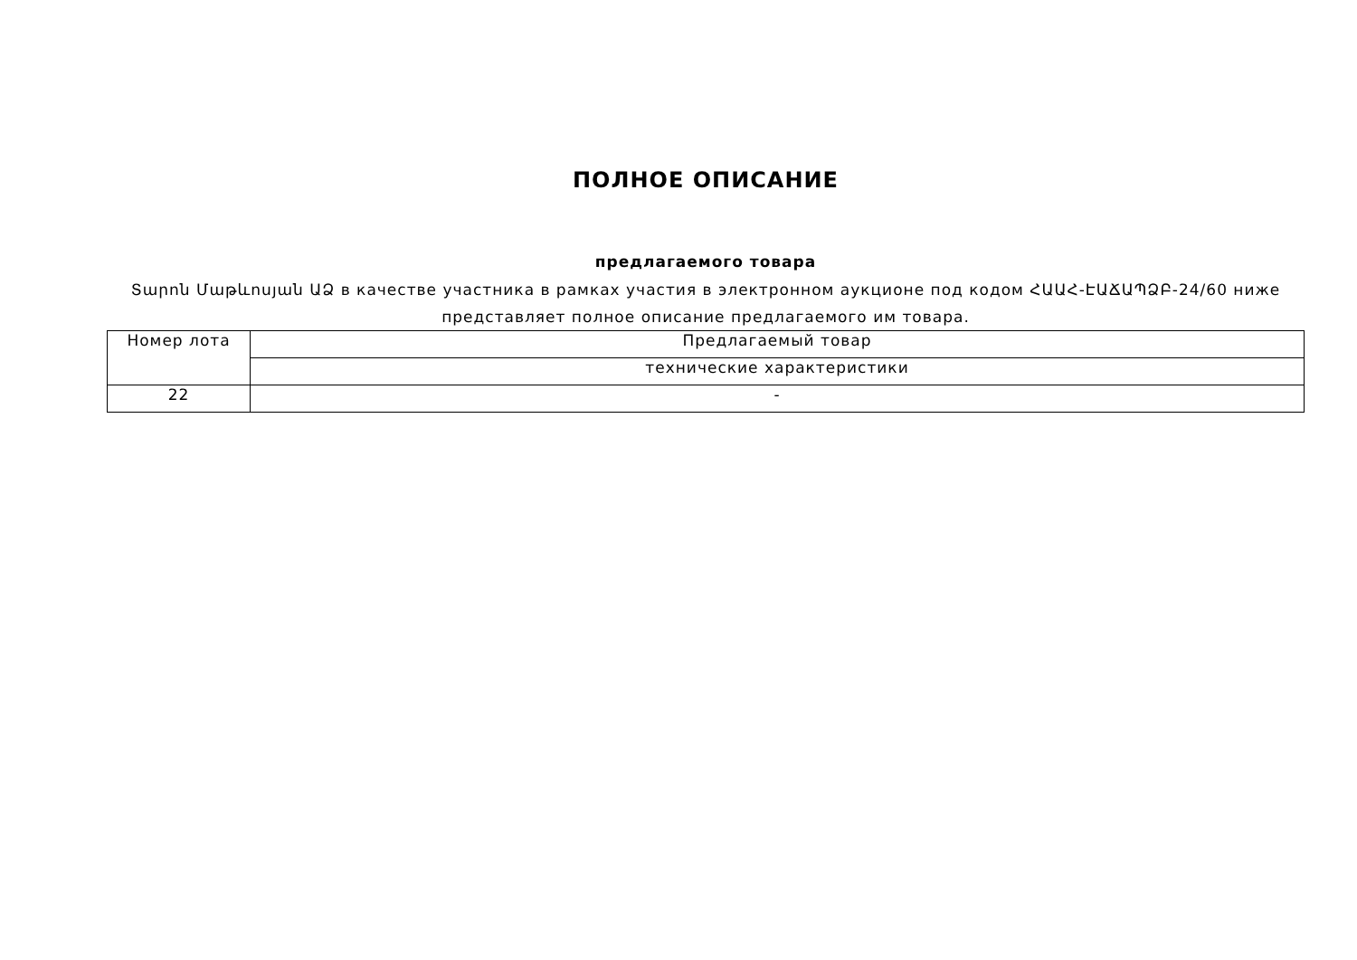ПОЛНОЕ ОПИСАНИЕ
предлагаемого товара
Տարոն Մաթևոսյան ԱՁ в качестве участника в рамках участия в электронном аукционе под кодом ՀԱԱՀ-ԷԱՃԱՊՁԲ-24/60 ниже представляет полное описание предлагаемого им товара.
| Номер лота | Предлагаемый товар |
| | технические характеристики |
| 22 | - |